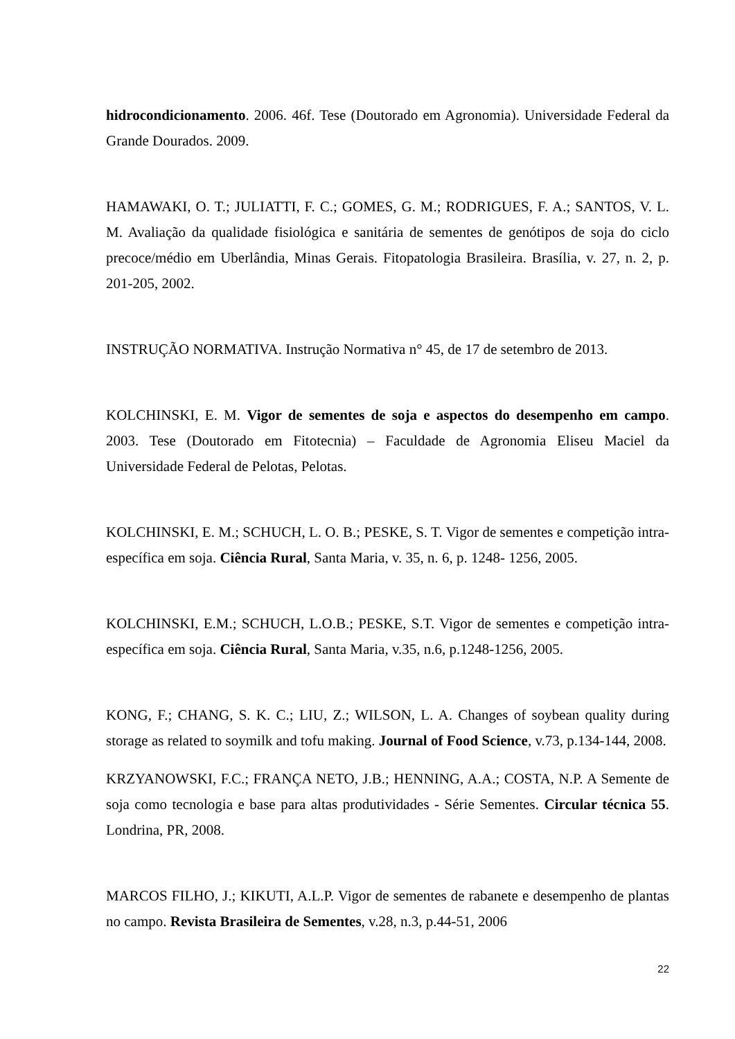hidrocondicionamento. 2006. 46f. Tese (Doutorado em Agronomia). Universidade Federal da Grande Dourados. 2009.
HAMAWAKI, O. T.; JULIATTI, F. C.; GOMES, G. M.; RODRIGUES, F. A.; SANTOS, V. L. M. Avaliação da qualidade fisiológica e sanitária de sementes de genótipos de soja do ciclo precoce/médio em Uberlândia, Minas Gerais. Fitopatologia Brasileira. Brasília, v. 27, n. 2, p. 201-205, 2002.
INSTRUÇÃO NORMATIVA. Instrução Normativa n° 45, de 17 de setembro de 2013.
KOLCHINSKI, E. M. Vigor de sementes de soja e aspectos do desempenho em campo. 2003. Tese (Doutorado em Fitotecnia) – Faculdade de Agronomia Eliseu Maciel da Universidade Federal de Pelotas, Pelotas.
KOLCHINSKI, E. M.; SCHUCH, L. O. B.; PESKE, S. T. Vigor de sementes e competição intra-específica em soja. Ciência Rural, Santa Maria, v. 35, n. 6, p. 1248- 1256, 2005.
KOLCHINSKI, E.M.; SCHUCH, L.O.B.; PESKE, S.T. Vigor de sementes e competição intra-específica em soja. Ciência Rural, Santa Maria, v.35, n.6, p.1248-1256, 2005.
KONG, F.; CHANG, S. K. C.; LIU, Z.; WILSON, L. A. Changes of soybean quality during storage as related to soymilk and tofu making. Journal of Food Science, v.73, p.134-144, 2008.
KRZYANOWSKI, F.C.; FRANÇA NETO, J.B.; HENNING, A.A.; COSTA, N.P. A Semente de soja como tecnologia e base para altas produtividades - Série Sementes. Circular técnica 55. Londrina, PR, 2008.
MARCOS FILHO, J.; KIKUTI, A.L.P. Vigor de sementes de rabanete e desempenho de plantas no campo. Revista Brasileira de Sementes, v.28, n.3, p.44-51, 2006
22